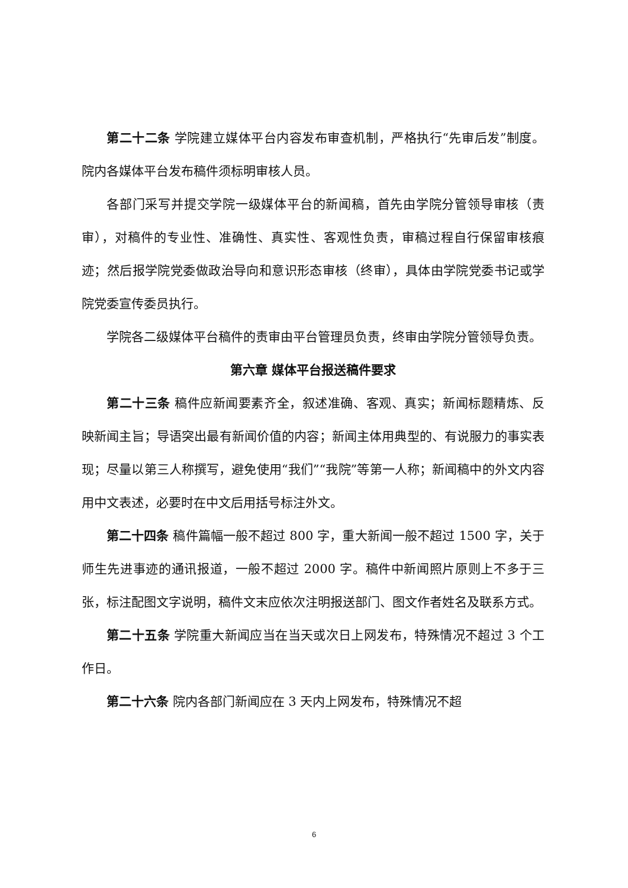第二十二条 学院建立媒体平台内容发布审查机制，严格执行“先审后发”制度。院内各媒体平台发布稿件须标明审核人员。
各部门采写并提交学院一级媒体平台的新闻稿，首先由学院分管领导审核（责审），对稿件的专业性、准确性、真实性、客观性负责，审稿过程自行保留审核痕迹；然后报学院党委做政治导向和意识形态审核（终审），具体由学院党委书记或学院党委宣传委员执行。
学院各二级媒体平台稿件的责审由平台管理员负责，终审由学院分管领导负责。
第六章 媒体平台报送稿件要求
第二十三条 稿件应新闻要素齐全，叙述准确、客观、真实；新闻标题精炼、反映新闻主旨；导语突出最有新闻价值的内容；新闻主体用典型的、有说服力的事实表现；尽量以第三人称撰写，避免使用“我们”“我院”等第一人称；新闻稿中的外文内容用中文表述，必要时在中文后用括号标注外文。
第二十四条 稿件篇幅一般不超过 800 字，重大新闻一般不超过 1500 字，关于师生先进事迹的通讯报道，一般不超过 2000 字。稿件中新闻照片原则上不多于三张，标注配图文字说明，稿件文末应依次注明报送部门、图文作者姓名及联系方式。
第二十五条 学院重大新闻应当在当天或次日上网发布，特殊情况不超过 3 个工作日。
第二十六条 院内各部门新闻应在 3 天内上网发布，特殊情况不超
6